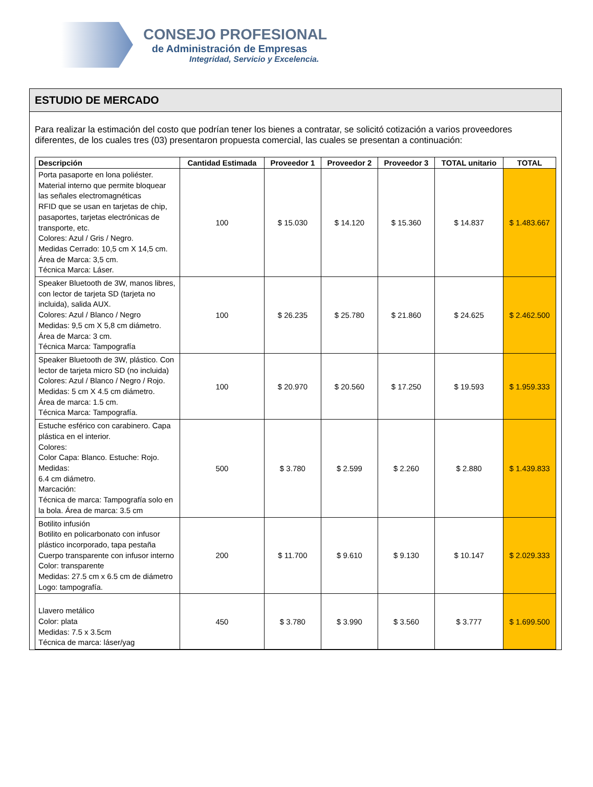CONSEJO PROFESIONAL
de Administración de Empresas
Integridad, Servicio y Excelencia.
ESTUDIO DE MERCADO
Para realizar la estimación del costo que podrían tener los bienes a contratar, se solicitó cotización a varios proveedores diferentes, de los cuales tres (03) presentaron propuesta comercial, las cuales se presentan a continuación:
| Descripción | Cantidad Estimada | Proveedor 1 | Proveedor 2 | Proveedor 3 | TOTAL unitario | TOTAL |
| --- | --- | --- | --- | --- | --- | --- |
| Porta pasaporte en lona poliéster. Material interno que permite bloquear las señales electromagnéticas RFID que se usan en tarjetas de chip, pasaportes, tarjetas electrónicas de transporte, etc. Colores: Azul / Gris / Negro. Medidas Cerrado: 10,5 cm X 14,5 cm. Área de Marca: 3,5 cm. Técnica Marca: Láser. | 100 | $ 15.030 | $ 14.120 | $ 15.360 | $ 14.837 | $ 1.483.667 |
| Speaker Bluetooth de 3W, manos libres, con lector de tarjeta SD (tarjeta no incluida), salida AUX. Colores: Azul / Blanco / Negro Medidas: 9,5 cm X 5,8 cm diámetro. Área de Marca: 3 cm. Técnica Marca: Tampografía | 100 | $ 26.235 | $ 25.780 | $ 21.860 | $ 24.625 | $ 2.462.500 |
| Speaker Bluetooth de 3W, plástico. Con lector de tarjeta micro SD (no incluida) Colores: Azul / Blanco / Negro / Rojo. Medidas: 5 cm X 4.5 cm diámetro. Área de marca: 1.5 cm. Técnica Marca: Tampografía. | 100 | $ 20.970 | $ 20.560 | $ 17.250 | $ 19.593 | $ 1.959.333 |
| Estuche esférico con carabinero. Capa plástica en el interior. Colores: Color Capa: Blanco. Estuche: Rojo. Medidas: 6.4 cm diámetro. Marcación: Técnica de marca: Tampografía solo en la bola. Área de marca: 3.5 cm | 500 | $ 3.780 | $ 2.599 | $ 2.260 | $ 2.880 | $ 1.439.833 |
| Botilito infusión Botilito en policarbonato con infusor plástico incorporado, tapa pestaña Cuerpo transparente con infusor interno Color: transparente Medidas: 27.5 cm x 6.5 cm de diámetro Logo: tampografía. | 200 | $ 11.700 | $ 9.610 | $ 9.130 | $ 10.147 | $ 2.029.333 |
| Llavero metálico Color: plata Medidas: 7.5 x 3.5cm Técnica de marca: láser/yag | 450 | $ 3.780 | $ 3.990 | $ 3.560 | $ 3.777 | $ 1.699.500 |